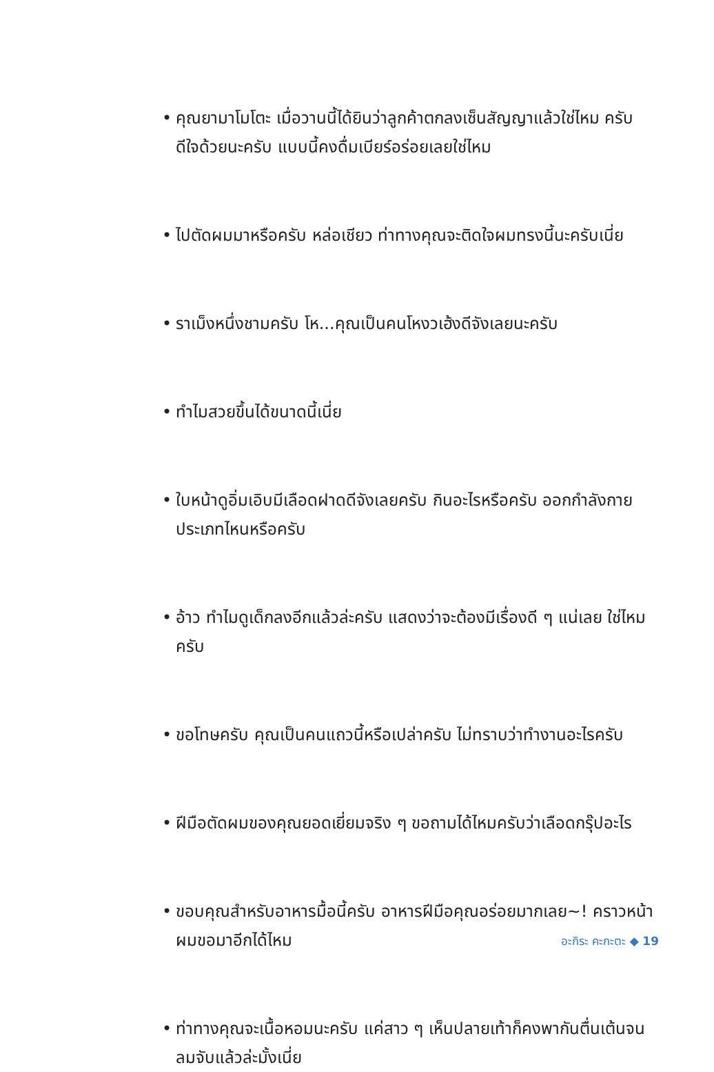• คุณยามาโมโตะ เมื่อวานนี้ได้ยินว่าลูกค้าตกลงเซ็นสัญญาแล้วใช่ไหม ครับ ดีใจด้วยนะครับ แบบนี้คงดื่มเบียร์อร่อยเลยใช่ไหม
• ไปตัดผมมาหรือครับ หล่อเชียว ท่าทางคุณจะติดใจผมทรงนี้นะครับเนี่ย
• ราเม็งหนึ่งชามครับ โห...คุณเป็นคนโหงวเฮ้งดีจังเลยนะครับ
• ทำไมสวยขึ้นได้ขนาดนี้เนี่ย
• ใบหน้าดูอิ่มเอิบมีเลือดฝาดดีจังเลยครับ กินอะไรหรือครับ ออกกำลังกายประเภทไหนหรือครับ
• อ้าว ทำไมดูเด็กลงอีกแล้วล่ะครับ แสดงว่าจะต้องมีเรื่องดี ๆ แน่เลย ใช่ไหมครับ
• ขอโทษครับ คุณเป็นคนแถวนี้หรือเปล่าครับ ไม่ทราบว่าทำงานอะไรครับ
• ฝีมือตัดผมของคุณยอดเยี่ยมจริง ๆ ขอถามได้ไหมครับว่าเลือดกรุ๊ปอะไร
• ขอบคุณสำหรับอาหารมื้อนี้ครับ อาหารฝีมือคุณอร่อยมากเลย~! คราวหน้าผมขอมาอีกได้ไหม
• ท่าทางคุณจะเนื้อหอมนะครับ แค่สาว ๆ เห็นปลายเท้าก็คงพากันตื่นเต้นจนลมจับแล้วล่ะมั้งเนี่ย
อะกิระ คะกะตะ ◆ 19